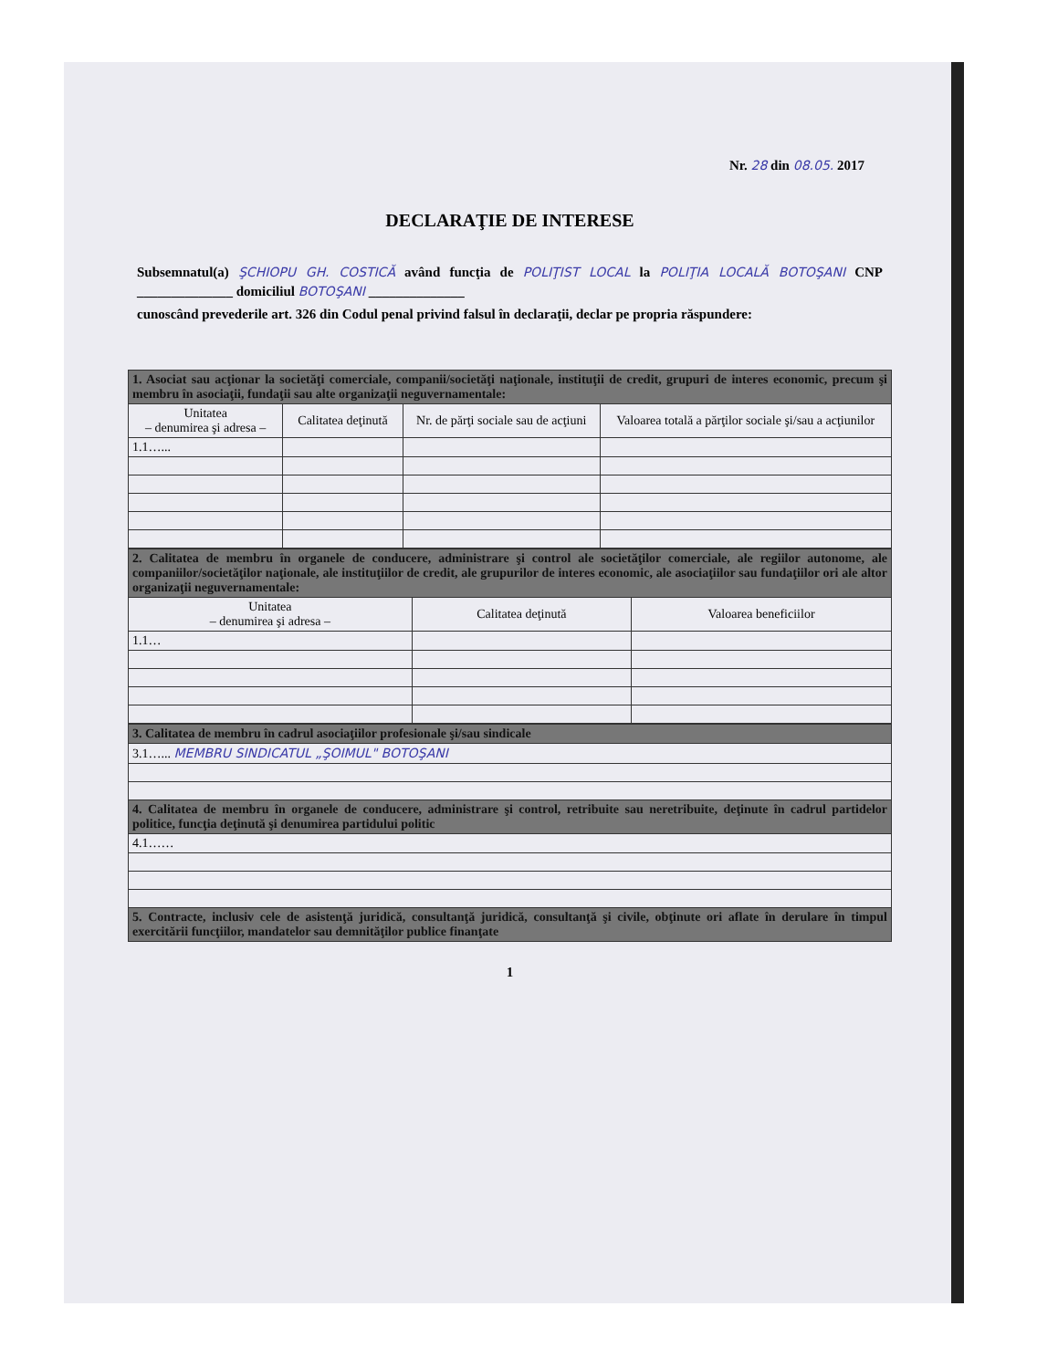Nr. 28 din 08.05. 2017
DECLARAŢIE DE INTERESE
Subsemnatul(a) ŞCHIOPU GH. COSTICĂ având funcţia de POLIŢIST LOCAL la POLIŢIA LOCALĂ BOTOŞANI CNP ______________ domiciliul BOTOŞANI ______________
cunoscând prevederile art. 326 din Codul penal privind falsul în declaraţii, declar pe propria răspundere:
| 1. Asociat sau acţionar la societăţi comerciale, companii/societăţi naţionale, instituţii de credit, grupuri de interes economic, precum şi membru în asociaţii, fundaţii sau alte organizaţii neguvernamentale: | | | |
| Unitatea – denumirea şi adresa – | Calitatea deţinută | Nr. de părţi sociale sau de acţiuni | Valoarea totală a părţilor sociale şi/sau a acţiunilor |
| 1.1…... | | | |
| 2. Calitatea de membru în organele de conducere, administrare şi control ale societăţilor comerciale, ale regiilor autonome, ale companiilor/societăţilor naţionale, ale instituţiilor de credit, ale grupurilor de interes economic, ale asociaţiilor sau fundaţiilor ori ale altor organizaţii neguvernamentale: | | |
| Unitatea – denumirea şi adresa – | Calitatea deţinută | Valoarea beneficiilor |
| 1.1… | | |
| 3. Calitatea de membru în cadrul asociaţiilor profesionale şi/sau sindicale |
| 3.1…... MEMBRU SINDICATUL „ŞOIMUL" BOTOŞANI |
| 4. Calitatea de membru în organele de conducere, administrare şi control, retribuite sau neretribuite, deţinute în cadrul partidelor politice, funcţia deţinută şi denumirea partidului politic |
| 4.1…… |
| 5. Contracte, inclusiv cele de asistenţă juridică, consultanţă juridică, consultanţă şi civile, obţinute ori aflate în derulare în timpul exercitării funcţiilor, mandatelor sau demnităţilor publice finanţate |
1